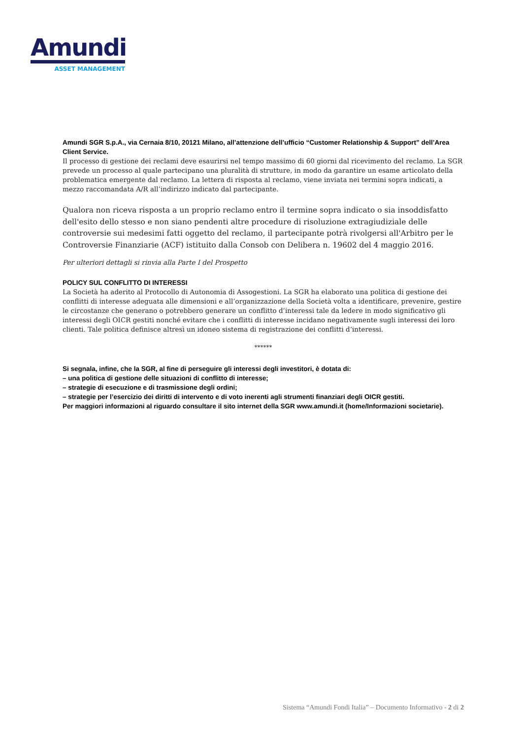Amundi
ASSET MANAGEMENT
Amundi SGR S.p.A., via Cernaia 8/10, 20121 Milano, all’attenzione dell’ufficio “Customer Relationship & Support” dell’Area Client Service.
Il processo di gestione dei reclami deve esaurirsi nel tempo massimo di 60 giorni dal ricevimento del reclamo. La SGR prevede un processo al quale partecipano una pluralità di strutture, in modo da garantire un esame articolato della problematica emergente dal reclamo. La lettera di risposta al reclamo, viene inviata nei termini sopra indicati, a mezzo raccomandata A/R all’indirizzo indicato dal partecipante.
Qualora non riceva risposta a un proprio reclamo entro il termine sopra indicato o sia insoddisfatto dell'esito dello stesso e non siano pendenti altre procedure di risoluzione extragiudiziale delle controversie sui medesimi fatti oggetto del reclamo, il partecipante potrà rivolgersi all'Arbitro per le Controversie Finanziarie (ACF) istituito dalla Consob con Delibera n. 19602 del 4 maggio 2016.
Per ulteriori dettagli si rinvia alla Parte I del Prospetto
POLICY SUL CONFLITTO DI INTERESSI
La Società ha aderito al Protocollo di Autonomia di Assogestioni. La SGR ha elaborato una politica di gestione dei conflitti di interesse adeguata alle dimensioni e all’organizzazione della Società volta a identificare, prevenire, gestire le circostanze che generano o potrebbero generare un conflitto d’interessi tale da ledere in modo significativo gli interessi degli OICR gestiti nonché evitare che i conflitti di interesse incidano negativamente sugli interessi dei loro clienti. Tale politica definisce altresì un idoneo sistema di registrazione dei conflitti d’interessi.
******
Si segnala, infine, che la SGR, al fine di perseguire gli interessi degli investitori, è dotata di:
– una politica di gestione delle situazioni di conflitto di interesse;
– strategie di esecuzione e di trasmissione degli ordini;
– strategie per l’esercizio dei diritti di intervento e di voto inerenti agli strumenti finanziari degli OICR gestiti.
Per maggiori informazioni al riguardo consultare il sito internet della SGR www.amundi.it (home/Informazioni societarie).
Sistema “Amundi Fondi Italia” – Documento Informativo - 2 di 2